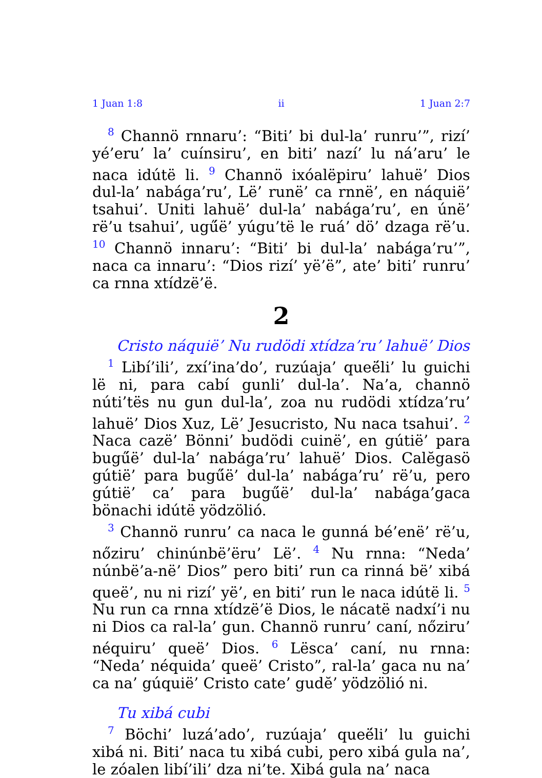1 Juan 1:8 ii 1 Juan 2:7
<sup>8</sup> Channö rnnaru’: “Biti’ bi dul-la’ runru’”, rizí’ yé’eru’ la’ cuínsiru’, en biti’ nazí’ lu ná’aru’ le naca idútë li. <sup>9</sup> Channö ixóalëpiru’ lahuë’ Dios dul-la’ nabága’ru’, Lë’ runë’ ca rnnë’, en náquië’ tsahui’. Uniti lahuë’ dul-la’ nabága’ru’, en únë’ rë’u tsahui’, ugű́ë’ yúgu’të le ruá’ dö’ dzaga rë’u. <sup>10</sup> Channö innaru’: “Biti’ bi dul-la’ nabága’ru’”, naca ca innaru’: “Dios rizí’ yë’ë”, ate’ biti’ runru’ ca rnna xtídzë’ë.
2
Cristo náquië’ Nu rudödi xtídza’ru’ lahuë’ Dios
<sup>1</sup> Libí’ili’, zxí’ina’do’, ruzúaja’ queë́li’ lu guichi lë ni, para cabí gunli’ dul-la’. Na’a, channö núti’tës nu gun dul-la’, zoa nu rudödi xtídza’ru’ lahuë’ Dios Xuz, Lë’ Jesucristo, Nu naca tsahui’. <sup>2</sup> Naca cazë’ Bönni’ budödi cuinë’, en gútië’ para bugű́ë’ dul-la’ nabága’ru’ lahuë’ Dios. Calĕgasö gútië’ para bugű́ë’ dul-la’ nabága’ru’ rë’u, pero gútië’ ca’ para bugű́ë’ dul-la’ nabága’gaca bönachi idútë yödzölió.
<sup>3</sup> Channö runru’ ca naca le gunná bé’enë’ rë’u, nőziru’ chinúnbë’ëru’ Lë’. <sup>4</sup> Nu rnna: “Neda’ núnbë’a-në’ Dios” pero biti’ run ca rinná bë’ xibá queë’, nu ni rizí’ yë’, en biti’ run le naca idútë li. <sup>5</sup> Nu run ca rnna xtídzë’ë Dios, le nácatë nadxí’i nu ni Dios ca ral-la’ gun. Channö runru’ caní, nőziru’ néquiru’ queë’ Dios. <sup>6</sup> Lësca’ caní, nu rnna: “Neda’ néquida’ queë’ Cristo”, ral-la’ gaca nu na’ ca na’ gúquië’ Cristo cate’ gudĕ’ yödzölió ni.
Tu xibá cubi
<sup>7</sup> Böchi’ luzá’ado’, ruzúaja’ queë́li’ lu guichi xibá ni. Biti’ naca tu xibá cubi, pero xibá gula na’, le zóalen libí’ili’ dza ni’te. Xibá gula na’ naca